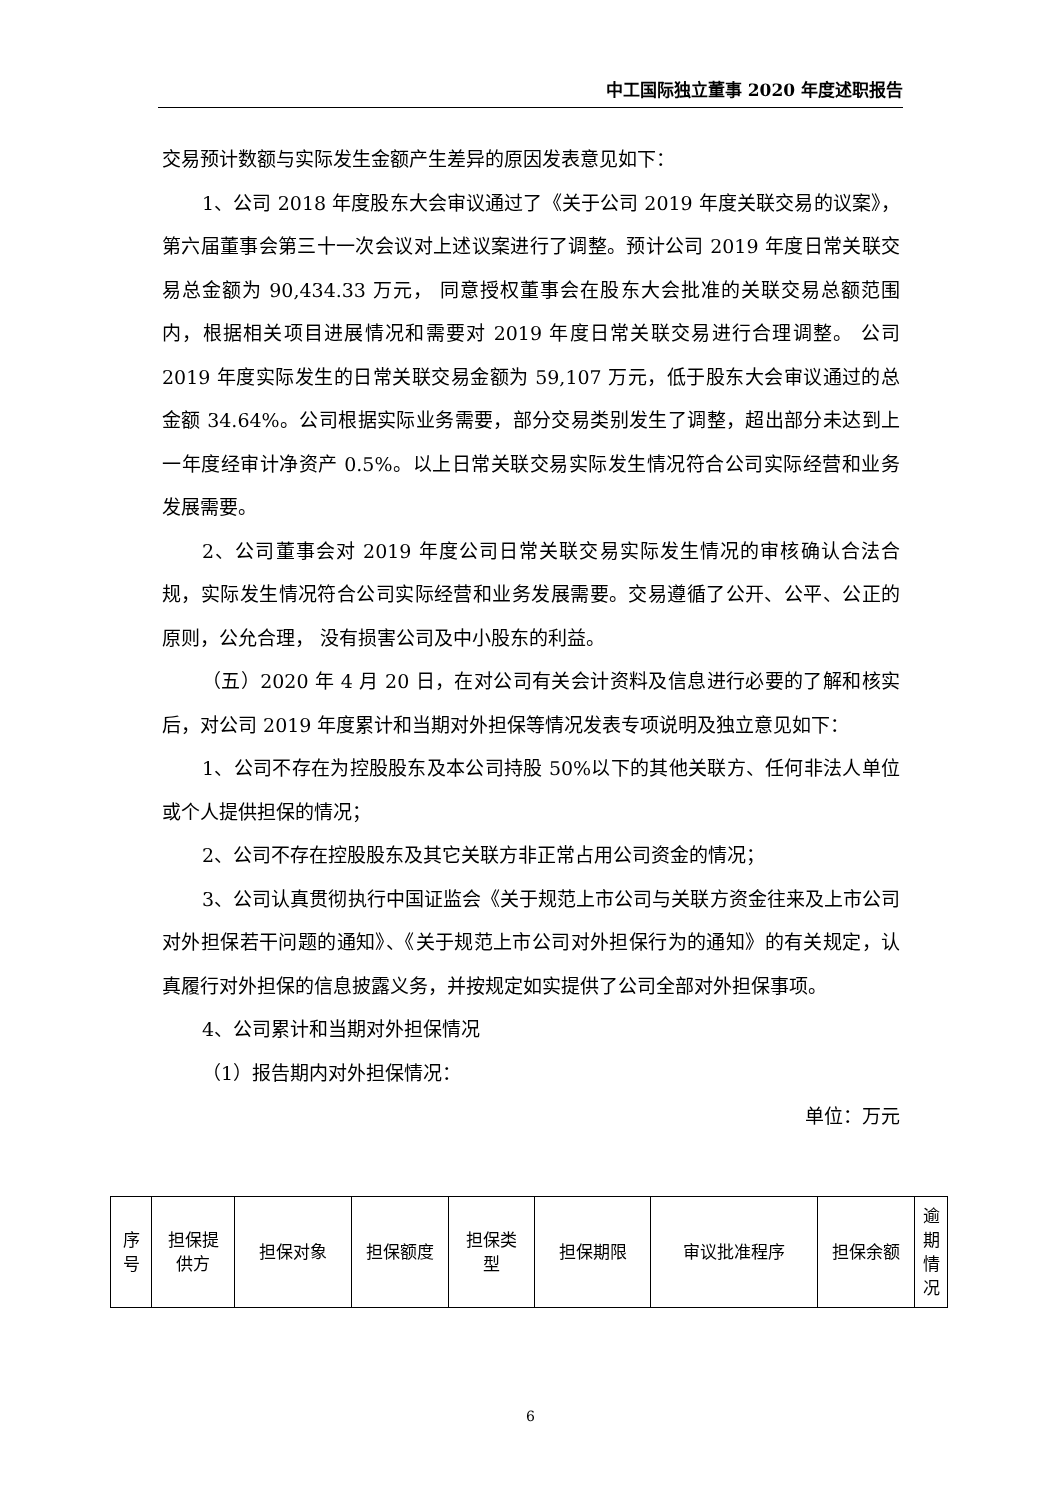中工国际独立董事 2020 年度述职报告
交易预计数额与实际发生金额产生差异的原因发表意见如下：
1、公司 2018 年度股东大会审议通过了《关于公司 2019 年度关联交易的议案》，第六届董事会第三十一次会议对上述议案进行了调整。预计公司 2019 年度日常关联交易总金额为 90,434.33 万元， 同意授权董事会在股东大会批准的关联交易总额范围内，根据相关项目进展情况和需要对 2019 年度日常关联交易进行合理调整。 公司 2019 年度实际发生的日常关联交易金额为 59,107 万元，低于股东大会审议通过的总金额 34.64%。公司根据实际业务需要，部分交易类别发生了调整，超出部分未达到上一年度经审计净资产 0.5%。以上日常关联交易实际发生情况符合公司实际经营和业务发展需要。
2、公司董事会对 2019 年度公司日常关联交易实际发生情况的审核确认合法合规，实际发生情况符合公司实际经营和业务发展需要。交易遵循了公开、公平、公正的原则，公允合理， 没有损害公司及中小股东的利益。
（五）2020 年 4 月 20 日，在对公司有关会计资料及信息进行必要的了解和核实后，对公司 2019 年度累计和当期对外担保等情况发表专项说明及独立意见如下：
1、公司不存在为控股股东及本公司持股 50%以下的其他关联方、任何非法人单位或个人提供担保的情况；
2、公司不存在控股股东及其它关联方非正常占用公司资金的情况；
3、公司认真贯彻执行中国证监会《关于规范上市公司与关联方资金往来及上市公司对外担保若干问题的通知》、《关于规范上市公司对外担保行为的通知》的有关规定，认真履行对外担保的信息披露义务，并按规定如实提供了公司全部对外担保事项。
4、公司累计和当期对外担保情况
（1）报告期内对外担保情况：
单位：万元
| 序 号 | 担保提 供方 | 担保对象 | 担保额度 | 担保类 型 | 担保期限 | 审议批准程序 | 担保余额 | 逾 期 情 况 |
| --- | --- | --- | --- | --- | --- | --- | --- | --- |
6